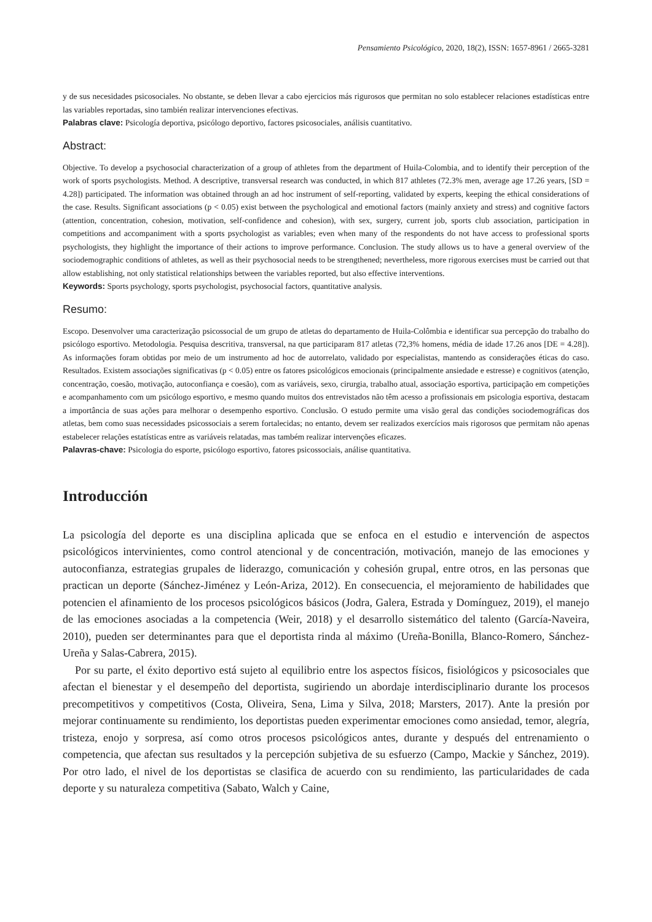Pensamiento Psicológico, 2020, 18(2), ISSN: 1657-8961 / 2665-3281
y de sus necesidades psicosociales. No obstante, se deben llevar a cabo ejercicios más rigurosos que permitan no solo establecer relaciones estadísticas entre las variables reportadas, sino también realizar intervenciones efectivas.
Palabras clave: Psicología deportiva, psicólogo deportivo, factores psicosociales, análisis cuantitativo.
Abstract:
Objective. To develop a psychosocial characterization of a group of athletes from the department of Huila-Colombia, and to identify their perception of the work of sports psychologists. Method. A descriptive, transversal research was conducted, in which 817 athletes (72.3% men, average age 17.26 years, [SD = 4.28]) participated. The information was obtained through an ad hoc instrument of self-reporting, validated by experts, keeping the ethical considerations of the case. Results. Significant associations (p < 0.05) exist between the psychological and emotional factors (mainly anxiety and stress) and cognitive factors (attention, concentration, cohesion, motivation, self-confidence and cohesion), with sex, surgery, current job, sports club association, participation in competitions and accompaniment with a sports psychologist as variables; even when many of the respondents do not have access to professional sports psychologists, they highlight the importance of their actions to improve performance. Conclusion. The study allows us to have a general overview of the sociodemographic conditions of athletes, as well as their psychosocial needs to be strengthened; nevertheless, more rigorous exercises must be carried out that allow establishing, not only statistical relationships between the variables reported, but also effective interventions.
Keywords: Sports psychology, sports psychologist, psychosocial factors, quantitative analysis.
Resumo:
Escopo. Desenvolver uma caracterização psicossocial de um grupo de atletas do departamento de Huila-Colômbia e identificar sua percepção do trabalho do psicólogo esportivo. Metodologia. Pesquisa descritiva, transversal, na que participaram 817 atletas (72,3% homens, média de idade 17.26 anos [DE = 4.28]). As informações foram obtidas por meio de um instrumento ad hoc de autorrelato, validado por especialistas, mantendo as considerações éticas do caso. Resultados. Existem associações significativas (p < 0.05) entre os fatores psicológicos emocionais (principalmente ansiedade e estresse) e cognitivos (atenção, concentração, coesão, motivação, autoconfiança e coesão), com as variáveis, sexo, cirurgia, trabalho atual, associação esportiva, participação em competições e acompanhamento com um psicólogo esportivo, e mesmo quando muitos dos entrevistados não têm acesso a profissionais em psicologia esportiva, destacam a importância de suas ações para melhorar o desempenho esportivo. Conclusão. O estudo permite uma visão geral das condições sociodemográficas dos atletas, bem como suas necessidades psicossociais a serem fortalecidas; no entanto, devem ser realizados exercícios mais rigorosos que permitam não apenas estabelecer relações estatísticas entre as variáveis relatadas, mas também realizar intervenções eficazes.
Palavras-chave: Psicologia do esporte, psicólogo esportivo, fatores psicossociais, análise quantitativa.
Introducción
La psicología del deporte es una disciplina aplicada que se enfoca en el estudio e intervención de aspectos psicológicos intervinientes, como control atencional y de concentración, motivación, manejo de las emociones y autoconfianza, estrategias grupales de liderazgo, comunicación y cohesión grupal, entre otros, en las personas que practican un deporte (Sánchez-Jiménez y León-Ariza, 2012). En consecuencia, el mejoramiento de habilidades que potencien el afinamiento de los procesos psicológicos básicos (Jodra, Galera, Estrada y Domínguez, 2019), el manejo de las emociones asociadas a la competencia (Weir, 2018) y el desarrollo sistemático del talento (García-Naveira, 2010), pueden ser determinantes para que el deportista rinda al máximo (Ureña-Bonilla, Blanco-Romero, Sánchez-Ureña y Salas-Cabrera, 2015).
Por su parte, el éxito deportivo está sujeto al equilibrio entre los aspectos físicos, fisiológicos y psicosociales que afectan el bienestar y el desempeño del deportista, sugiriendo un abordaje interdisciplinario durante los procesos precompetitivos y competitivos (Costa, Oliveira, Sena, Lima y Silva, 2018; Marsters, 2017). Ante la presión por mejorar continuamente su rendimiento, los deportistas pueden experimentar emociones como ansiedad, temor, alegría, tristeza, enojo y sorpresa, así como otros procesos psicológicos antes, durante y después del entrenamiento o competencia, que afectan sus resultados y la percepción subjetiva de su esfuerzo (Campo, Mackie y Sánchez, 2019). Por otro lado, el nivel de los deportistas se clasifica de acuerdo con su rendimiento, las particularidades de cada deporte y su naturaleza competitiva (Sabato, Walch y Caine,